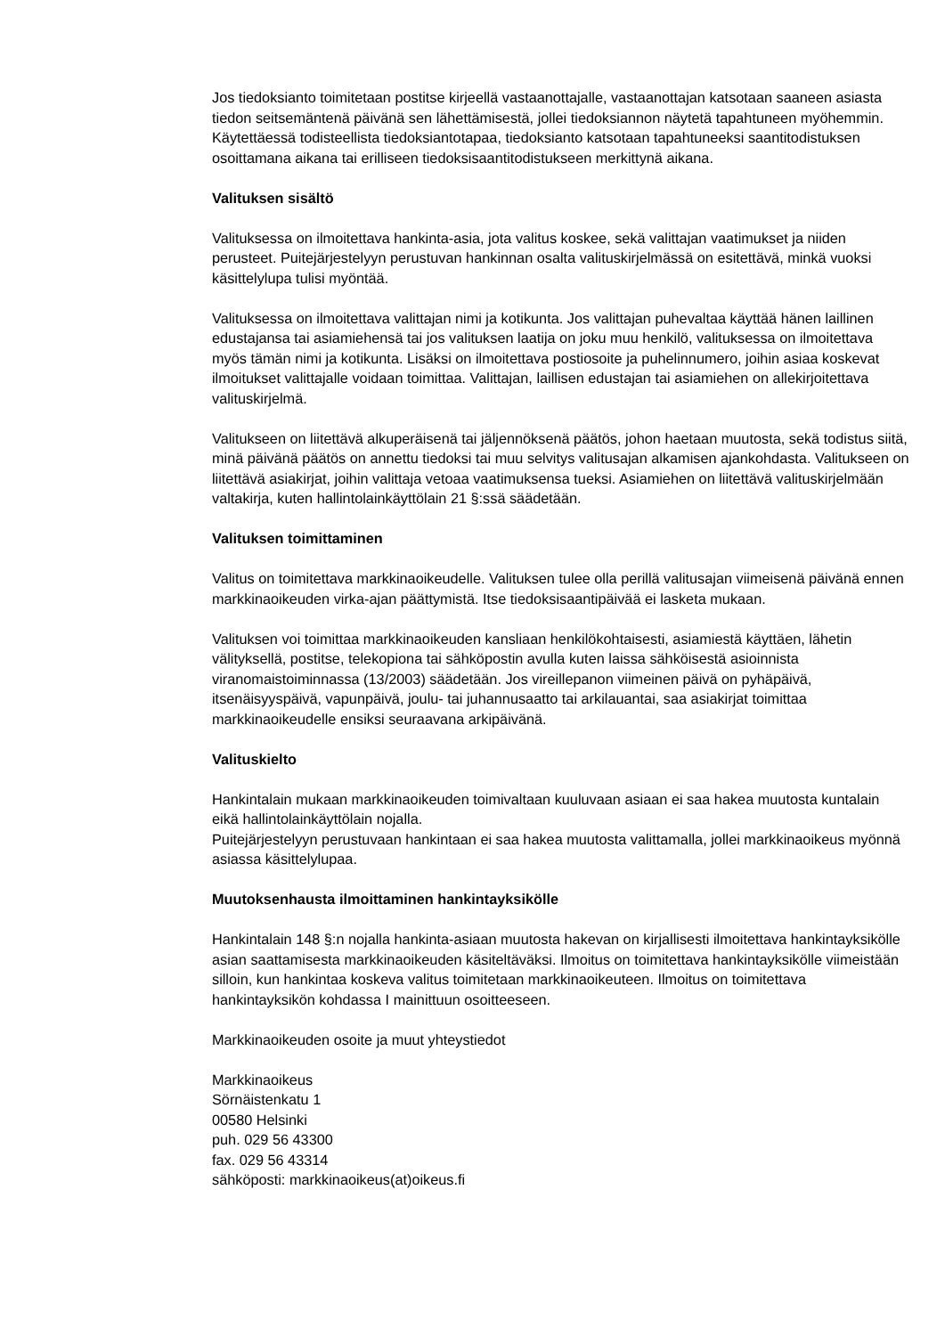Jos tiedoksianto toimitetaan postitse kirjeellä vastaanottajalle, vastaanottajan katsotaan saaneen asiasta tiedon seitsemäntenä päivänä sen lähettämisestä, jollei tiedoksiannon näytetä tapahtuneen myöhemmin. Käytettäessä todisteellista tiedoksiantotapaa, tiedoksianto katsotaan tapahtuneeksi saantitodistuksen osoittamana aikana tai erilliseen tiedoksisaantitodistukseen merkittynä aikana.
Valituksen sisältö
Valituksessa on ilmoitettava hankinta-asia, jota valitus koskee, sekä valittajan vaatimukset ja niiden perusteet. Puitejärjestelyyn perustuvan hankinnan osalta valituskirjelmässä on esitettävä, minkä vuoksi käsittelylupa tulisi myöntää.
Valituksessa on ilmoitettava valittajan nimi ja kotikunta. Jos valittajan puhevaltaa käyttää hänen laillinen edustajansa tai asiamiehensä tai jos valituksen laatija on joku muu henkilö, valituksessa on ilmoitettava myös tämän nimi ja kotikunta. Lisäksi on ilmoitettava postiosoite ja puhelinnumero, joihin asiaa koskevat ilmoitukset valittajalle voidaan toimittaa. Valittajan, laillisen edustajan tai asiamiehen on allekirjoitettava valituskirjelmä.
Valitukseen on liitettävä alkuperäisenä tai jäljennöksenä päätös, johon haetaan muutosta, sekä todistus siitä, minä päivänä päätös on annettu tiedoksi tai muu selvitys valitusajan alkamisen ajankohdasta. Valitukseen on liitettävä asiakirjat, joihin valittaja vetoaa vaatimuksensa tueksi. Asiamiehen on liitettävä valituskirjelmään valtakirja, kuten hallintolainkäyttölain 21 §:ssä säädetään.
Valituksen toimittaminen
Valitus on toimitettava markkinaoikeudelle. Valituksen tulee olla perillä valitusajan viimeisenä päivänä ennen markkinaoikeuden virka-ajan päättymistä. Itse tiedoksisaantipäivää ei lasketa mukaan.
Valituksen voi toimittaa markkinaoikeuden kansliaan henkilökohtaisesti, asiamiestä käyttäen, lähetin välityksellä, postitse, telekopiona tai sähköpostin avulla kuten laissa sähköisestä asioinnista viranomaistoiminnassa (13/2003) säädetään. Jos vireillepanon viimeinen päivä on pyhäpäivä, itsenäisyyspäivä, vapunpäivä, joulu- tai juhannusaatto tai arkilauantai, saa asiakirjat toimittaa markkinaoikeudelle ensiksi seuraavana arkipäivänä.
Valituskielto
Hankintalain mukaan markkinaoikeuden toimivaltaan kuuluvaan asiaan ei saa hakea muutosta kuntalain eikä hallintolainkäyttölain nojalla.
Puitejärjestelyyn perustuvaan hankintaan ei saa hakea muutosta valittamalla, jollei markkinaoikeus myönnä asiassa käsittelylupaa.
Muutoksenhausta ilmoittaminen hankintayksikölle
Hankintalain 148 §:n nojalla hankinta-asiaan muutosta hakevan on kirjallisesti ilmoitettava hankintayksikölle asian saattamisesta markkinaoikeuden käsiteltäväksi. Ilmoitus on toimitettava hankintayksikölle viimeistään silloin, kun hankintaa koskeva valitus toimitetaan markkinaoikeuteen. Ilmoitus on toimitettava hankintayksikön kohdassa I mainittuun osoitteeseen.
Markkinaoikeuden osoite ja muut yhteystiedot
Markkinaoikeus
Sörnäistenkatu 1
00580 Helsinki
puh. 029 56 43300
fax. 029 56 43314
sähköposti: markkinaoikeus(at)oikeus.fi